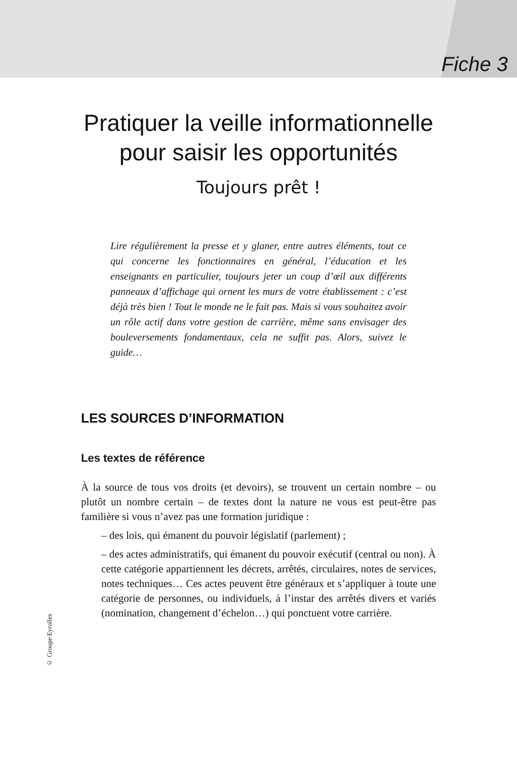Fiche 3
Pratiquer la veille informationnelle
pour saisir les opportunités
Toujours prêt !
Lire régulièrement la presse et y glaner, entre autres éléments, tout ce qui concerne les fonctionnaires en général, l’éducation et les enseignants en particulier, toujours jeter un coup d’œil aux différents panneaux d’affichage qui ornent les murs de votre établissement : c’est déjà très bien ! Tout le monde ne le fait pas. Mais si vous souhaitez avoir un rôle actif dans votre gestion de carrière, même sans envisager des bouleversements fondamentaux, cela ne suffit pas. Alors, suivez le guide…
LES SOURCES D’INFORMATION
Les textes de référence
À la source de tous vos droits (et devoirs), se trouvent un certain nombre – ou plutôt un nombre certain – de textes dont la nature ne vous est peut-être pas familière si vous n’avez pas une formation juridique :
– des lois, qui émanent du pouvoir législatif (parlement) ;
– des actes administratifs, qui émanent du pouvoir exécutif (central ou non). À cette catégorie appartiennent les décrets, arrêtés, circulaires, notes de services, notes techniques… Ces actes peuvent être généraux et s’appliquer à toute une catégorie de personnes, ou individuels, à l’instar des arrêtés divers et variés (nomination, changement d’échelon…) qui ponctuent votre carrière.
© Groupe Eyrolles